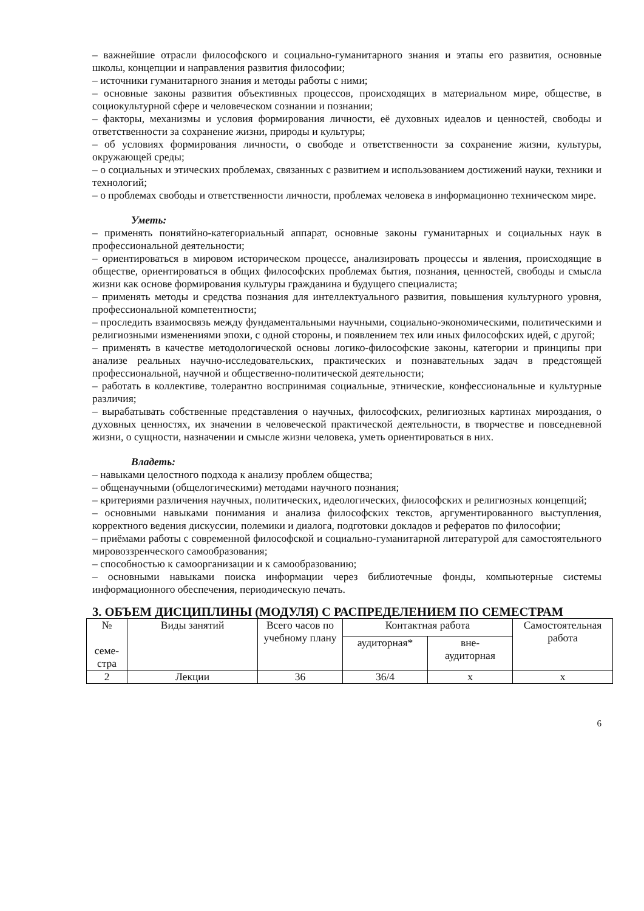– важнейшие отрасли философского и социально-гуманитарного знания и этапы его развития, основные школы, концепции и направления развития философии;
– источники гуманитарного знания и методы работы с ними;
– основные законы развития объективных процессов, происходящих в материальном мире, обществе, в социокультурной сфере и человеческом сознании и познании;
– факторы, механизмы и условия формирования личности, её духовных идеалов и ценностей, свободы и ответственности за сохранение жизни, природы и культуры;
– об условиях формирования личности, о свободе и ответственности за сохранение жизни, культуры, окружающей среды;
– о социальных и этических проблемах, связанных с развитием и использованием достижений науки, техники и технологий;
– о проблемах свободы и ответственности личности, проблемах человека в информационно техническом мире.
Уметь:
– применять понятийно-категориальный аппарат, основные законы гуманитарных и социальных наук в профессиональной деятельности;
– ориентироваться в мировом историческом процессе, анализировать процессы и явления, происходящие в обществе, ориентироваться в общих философских проблемах бытия, познания, ценностей, свободы и смысла жизни как основе формирования культуры гражданина и будущего специалиста;
– применять методы и средства познания для интеллектуального развития, повышения культурного уровня, профессиональной компетентности;
– проследить взаимосвязь между фундаментальными научными, социально-экономическими, политическими и религиозными изменениями эпохи, с одной стороны, и появлением тех или иных философских идей, с другой;
– применять в качестве методологической основы логико-философские законы, категории и принципы при анализе реальных научно-исследовательских, практических и познавательных задач в предстоящей профессиональной, научной и общественно-политической деятельности;
– работать в коллективе, толерантно воспринимая социальные, этнические, конфессиональные и культурные различия;
– вырабатывать собственные представления о научных, философских, религиозных картинах мироздания, о духовных ценностях, их значении в человеческой практической деятельности, в творчестве и повседневной жизни, о сущности, назначении и смысле жизни человека, уметь ориентироваться в них.
Владеть:
– навыками целостного подхода к анализу проблем общества;
– общенаучными (общелогическими) методами научного познания;
– критериями различения научных, политических, идеологических, философских и религиозных концепций;
– основными навыками понимания и анализа философских текстов, аргументированного выступления, корректного ведения дискуссии, полемики и диалога, подготовки докладов и рефератов по философии;
– приёмами работы с современной философской и социально-гуманитарной литературой для самостоятельного мировоззренческого самообразования;
– способностью к самоорганизации и к самообразованию;
– основными навыками поиска информации через библиотечные фонды, компьютерные системы информационного обеспечения, периодическую печать.
3. ОБЪЕМ ДИСЦИПЛИНЫ (МОДУЛЯ) С РАСПРЕДЕЛЕНИЕМ ПО СЕМЕСТРАМ
| № семе- стра | Виды занятий | Всего часов по учебному плану | Контактная работа | | Самостоятельная работа |
| | | | аудиторная* | вне- аудиторная | |
| 2 | Лекции | 36 | 36/4 | х | х |
6